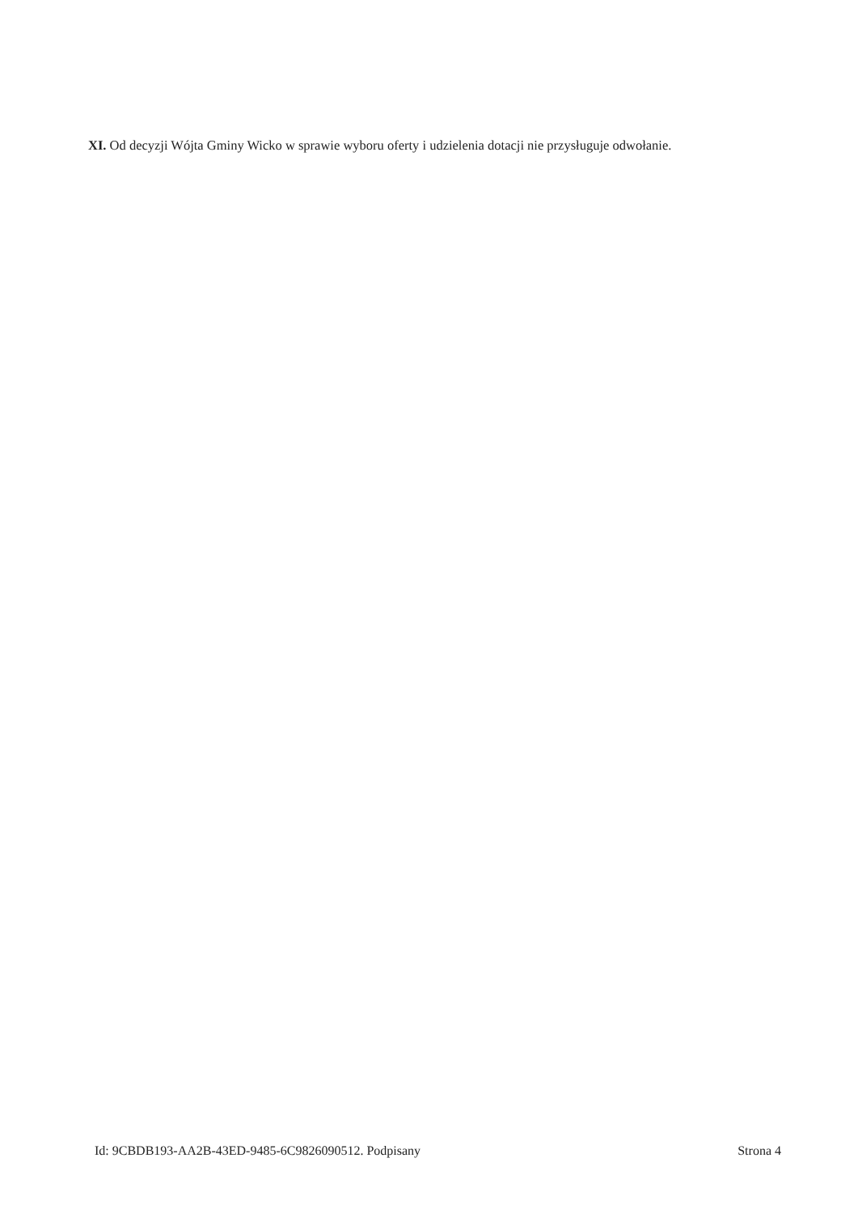XI. Od decyzji Wójta Gminy Wicko w sprawie wyboru oferty i udzielenia dotacji nie przysługuje odwołanie.
Id: 9CBDB193-AA2B-43ED-9485-6C9826090512. Podpisany Strona 4